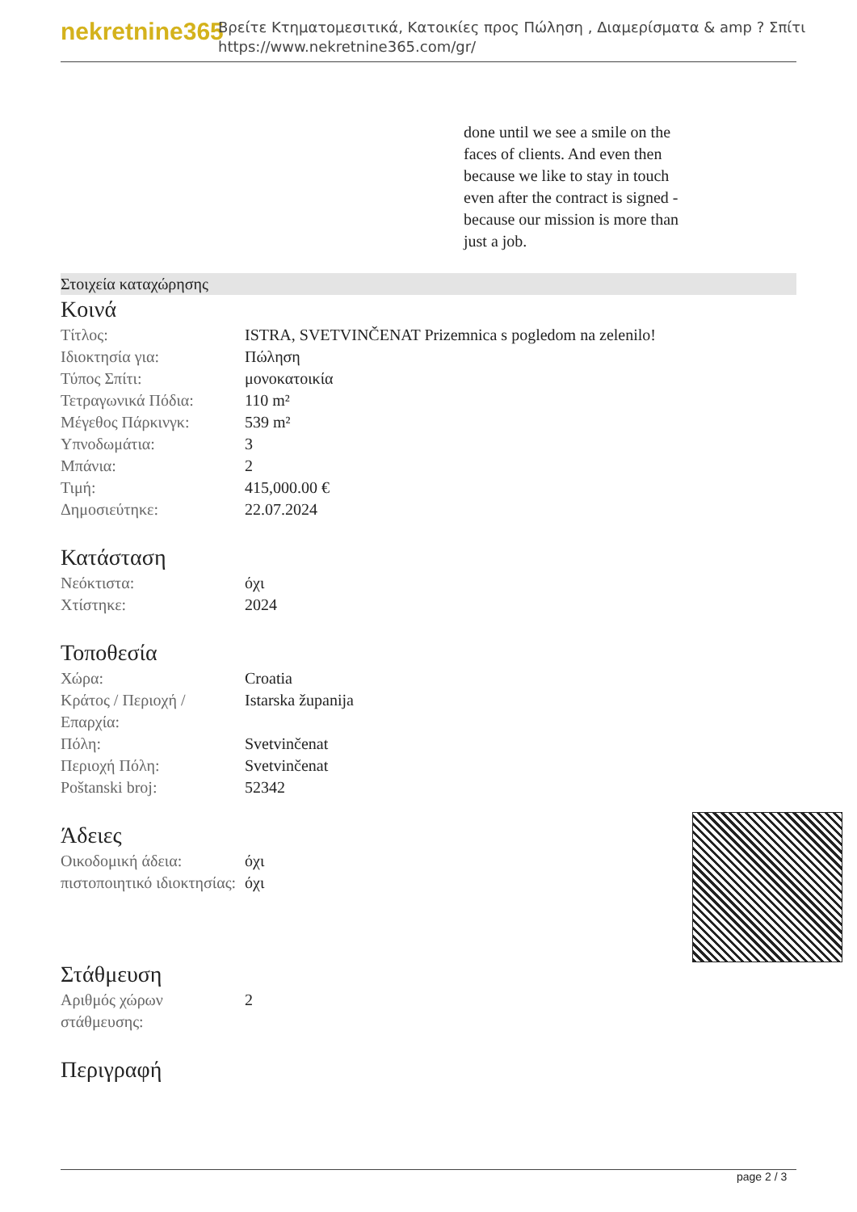nekretnine365
Βρείτε Κτηματομεσιτικά, Κατοικίες προς Πώληση , Διαμερίσματα & amp ? Σπίτι
https://www.nekretnine365.com/gr/
done until we see a smile on the faces of clients. And even then because we like to stay in touch even after the contract is signed - because our mission is more than just a job.
Στοιχεία καταχώρησης
Κοινά
| Τίτλος: | ISTRA, SVETVINČENAT Prizemnica s pogledom na zelenilo! |
| Ιδιοκτησία για: | Πώληση |
| Τύπος Σπίτι: | μονοκατοικία |
| Τετραγωνικά Πόδια: | 110 m² |
| Μέγεθος Πάρκινγκ: | 539 m² |
| Υπνοδωμάτια: | 3 |
| Μπάνια: | 2 |
| Τιμή: | 415,000.00 € |
| Δημοσιεύτηκε: | 22.07.2024 |
Κατάσταση
| Νεόκτιστα: | όχι |
| Χτίστηκε: | 2024 |
Τοποθεσία
| Χώρα: | Croatia |
| Κράτος / Περιοχή / Επαρχία: | Istarska županija |
| Πόλη: | Svetvinčenat |
| Περιοχή Πόλη: | Svetvinčenat |
| Poštanski broj: | 52342 |
Άδειες
| Οικοδομική άδεια: | όχι |
| πιστοποιητικό ιδιοκτησίας: | όχι |
Στάθμευση
| Αριθμός χώρων στάθμευσης: | 2 |
Περιγραφή
page 2 / 3